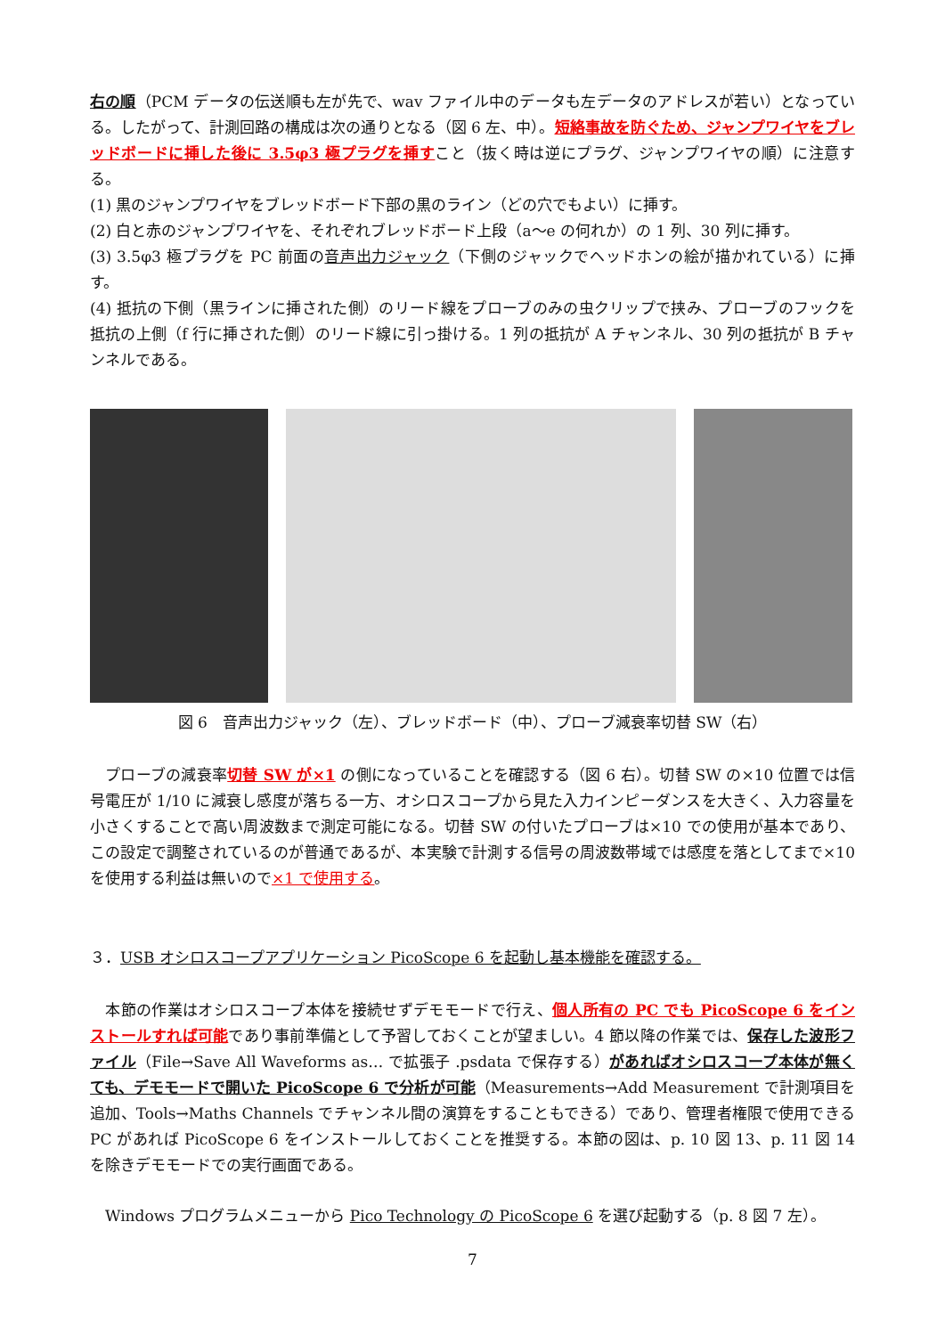右の順（PCM データの伝送順も左が先で、wav ファイル中のデータも左データのアドレスが若い）となっている。したがって、計測回路の構成は次の通りとなる（図 6 左、中）。短絡事故を防ぐため、ジャンプワイヤをブレッドボードに挿した後に 3.5φ3 極プラグを挿すこと（抜く時は逆にプラグ、ジャンプワイヤの順）に注意する。
(1) 黒のジャンプワイヤをブレッドボード下部の黒のライン（どの穴でもよい）に挿す。
(2) 白と赤のジャンプワイヤを、それぞれブレッドボード上段（a～e の何れか）の 1 列、30 列に挿す。
(3) 3.5φ3 極プラグを PC 前面の音声出力ジャック（下側のジャックでヘッドホンの絵が描かれている）に挿す。
(4) 抵抗の下側（黒ラインに挿された側）のリード線をプローブのみの虫クリップで挟み、プローブのフックを抵抗の上側（f 行に挿された側）のリード線に引っ掛ける。1 列の抵抗が A チャンネル、30 列の抵抗が B チャンネルである。
図 6　音声出力ジャック（左）、ブレッドボード（中）、プローブ減衰率切替 SW（右）
　プローブの減衰率切替 SW が×1 の側になっていることを確認する（図 6 右）。切替 SW の×10 位置では信号電圧が 1/10 に減衰し感度が落ちる一方、オシロスコープから見た入力インピーダンスを大きく、入力容量を小さくすることで高い周波数まで測定可能になる。切替 SW の付いたプローブは×10 での使用が基本であり、この設定で調整されているのが普通であるが、本実験で計測する信号の周波数帯域では感度を落としてまで×10 を使用する利益は無いので×1 で使用する。
３．USB オシロスコープアプリケーション PicoScope 6 を起動し基本機能を確認する。
　本節の作業はオシロスコープ本体を接続せずデモモードで行え、個人所有の PC でも PicoScope 6 をインストールすれば可能であり事前準備として予習しておくことが望ましい。4 節以降の作業では、保存した波形ファイル（File→Save All Waveforms as… で拡張子 .psdata で保存する）があればオシロスコープ本体が無くても、デモモードで開いた PicoScope 6 で分析が可能（Measurements→Add Measurement で計測項目を追加、Tools→Maths Channels でチャンネル間の演算をすることもできる）であり、管理者権限で使用できる PC があれば PicoScope 6 をインストールしておくことを推奨する。本節の図は、p. 10 図 13、p. 11 図 14 を除きデモモードでの実行画面である。
　Windows プログラムメニューから Pico Technology の PicoScope 6 を選び起動する（p. 8 図 7 左）。
7